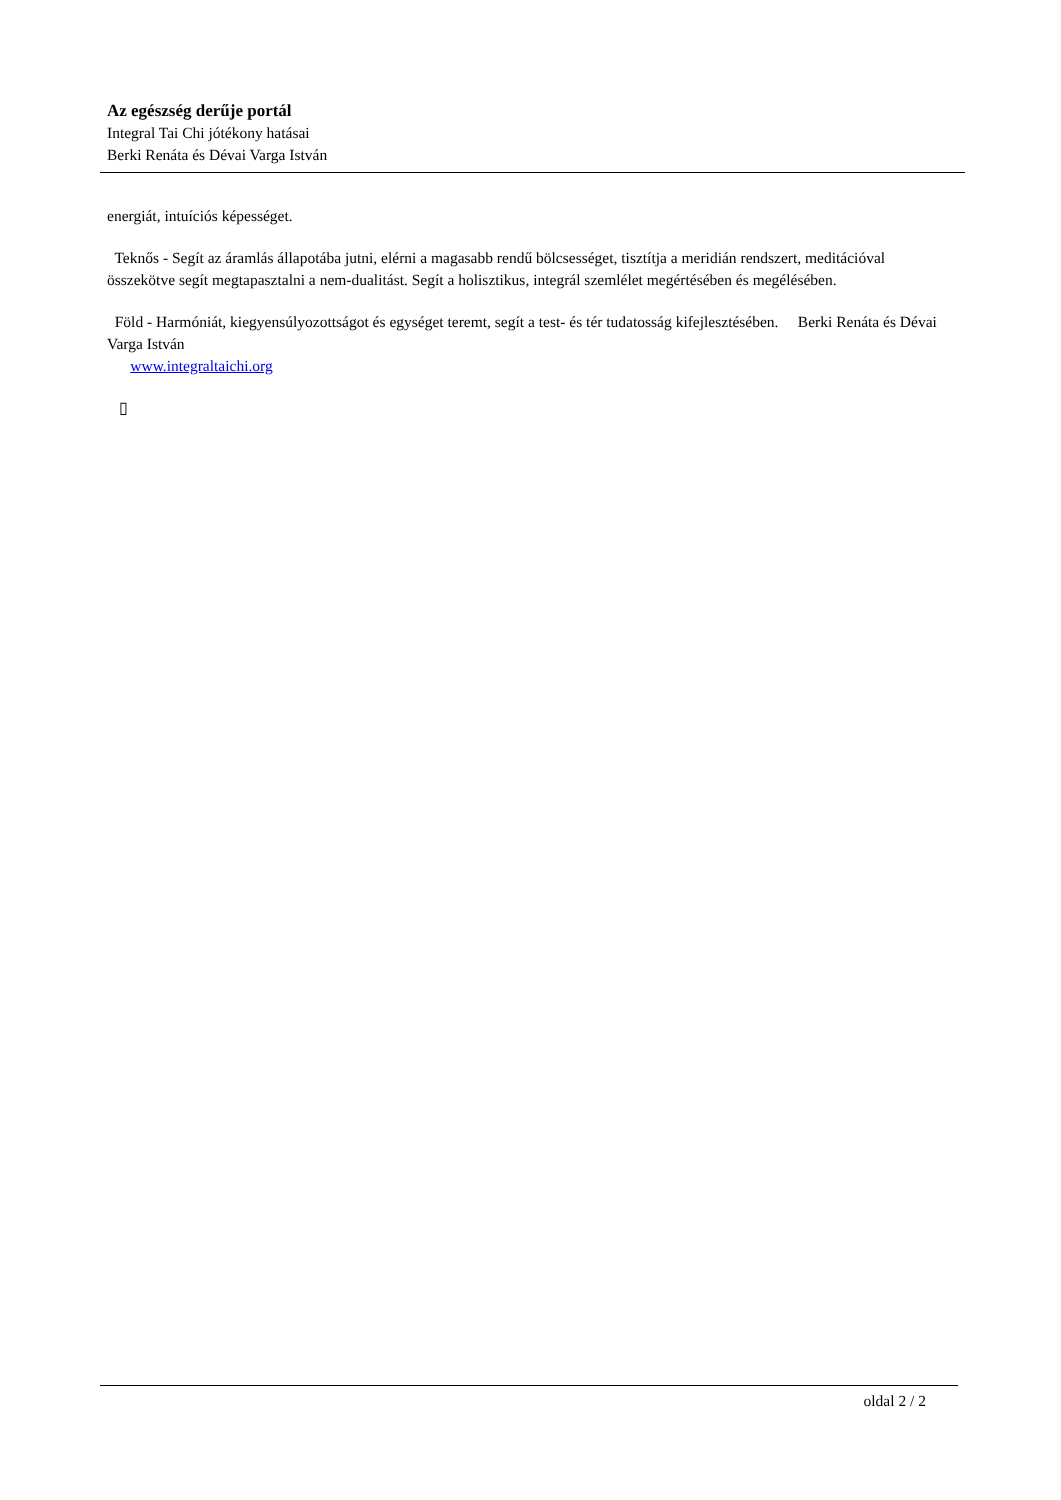Az egészség derűje portál
Integral Tai Chi jótékony hatásai
Berki Renáta és Dévai Varga István
energiát, intuíciós képességet.
Teknős - Segít az áramlás állapotába jutni, elérni a magasabb rendű bölcsességet, tisztítja a meridián rendszert, meditációval összekötve segít megtapasztalni a nem-dualitást. Segít a holisztikus, integrál szemlélet megértésében és megélésében.
Föld - Harmóniát, kiegyensúlyozottságot és egységet teremt, segít a test- és tér tudatosság kifejlesztésében. Berki Renáta és Dévai Varga István
www.integraltaichi.org
▯
oldal 2 / 2